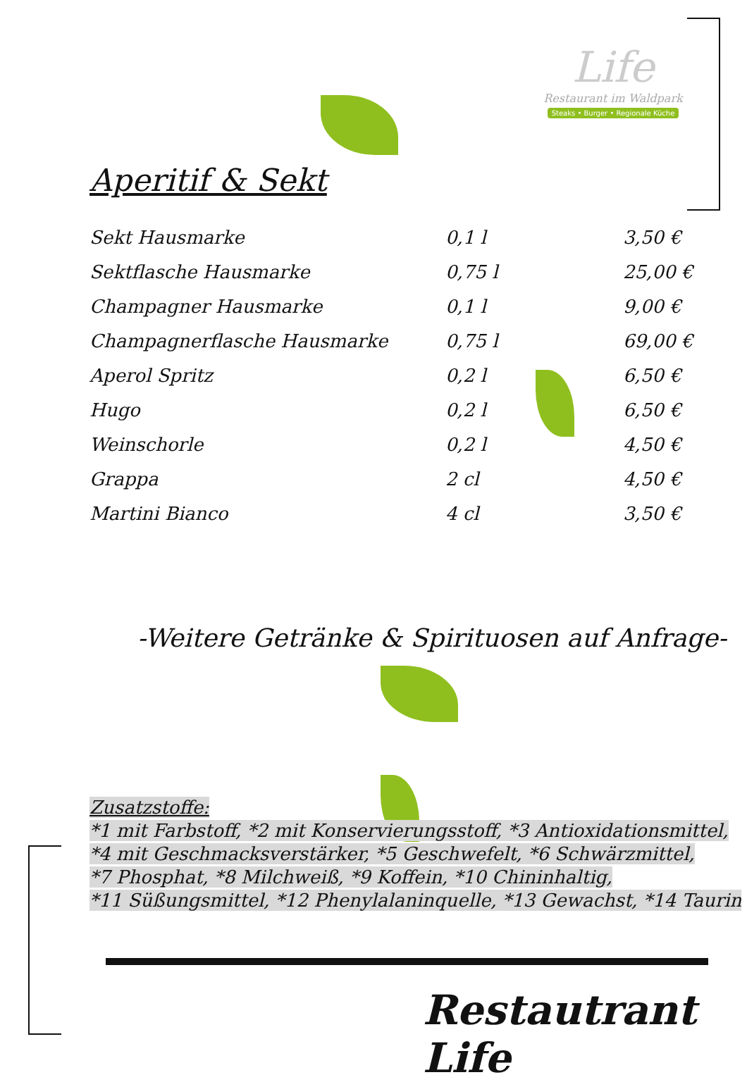Life
Restaurant im Waldpark
Steaks • Burger • Regionale Küche
Aperitif & Sekt
| Sekt Hausmarke | 0,1 l | 3,50 € |
| Sektflasche Hausmarke | 0,75 l | 25,00 € |
| Champagner Hausmarke | 0,1 l | 9,00 € |
| Champagnerflasche Hausmarke | 0,75 l | 69,00 € |
| Aperol Spritz | 0,2 l | 6,50 € |
| Hugo | 0,2 l | 6,50 € |
| Weinschorle | 0,2 l | 4,50 € |
| Grappa | 2 cl | 4,50 € |
| Martini Bianco | 4 cl | 3,50 € |
-Weitere Getränke & Spirituosen auf Anfrage-
Zusatzstoffe:
*1 mit Farbstoff, *2 mit Konservierungsstoff, *3 Antioxidationsmittel,
*4 mit Geschmacksverstärker, *5 Geschwefelt, *6 Schwärzmittel,
*7 Phosphat, *8 Milchweiß, *9 Koffein, *10 Chininhaltig,
*11 Süßungsmittel, *12 Phenylalaninquelle, *13 Gewachst, *14 Taurin
Restautrant Life